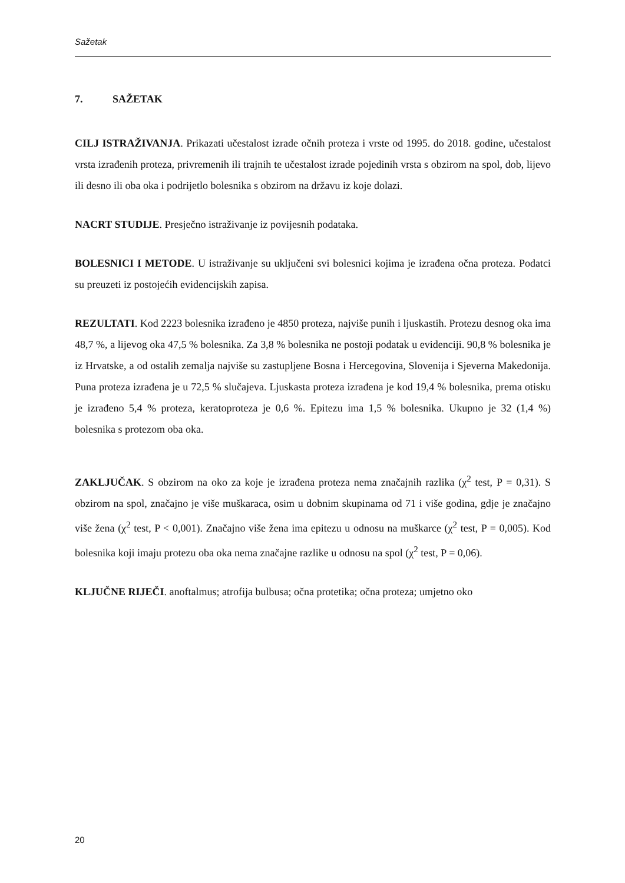Sažetak
7. SAŽETAK
CILJ ISTRAŽIVANJA. Prikazati učestalost izrade očnih proteza i vrste od 1995. do 2018. godine, učestalost vrsta izrađenih proteza, privremenih ili trajnih te učestalost izrade pojedinih vrsta s obzirom na spol, dob, lijevo ili desno ili oba oka i podrijetlo bolesnika s obzirom na državu iz koje dolazi.
NACRT STUDIJE. Presječno istraživanje iz povijesnih podataka.
BOLESNICI I METODE. U istraživanje su uključeni svi bolesnici kojima je izrađena očna proteza. Podatci su preuzeti iz postojećih evidencijskih zapisa.
REZULTATI. Kod 2223 bolesnika izrađeno je 4850 proteza, najviše punih i ljuskastih. Protezu desnog oka ima 48,7 %, a lijevog oka 47,5 % bolesnika. Za 3,8 % bolesnika ne postoji podatak u evidenciji. 90,8 % bolesnika je iz Hrvatske, a od ostalih zemalja najviše su zastupljene Bosna i Hercegovina, Slovenija i Sjeverna Makedonija. Puna proteza izrađena je u 72,5 % slučajeva. Ljuskasta proteza izrađena je kod 19,4 % bolesnika, prema otisku je izrađeno 5,4 % proteza, keratoproteza je 0,6 %. Epitezu ima 1,5 % bolesnika. Ukupno je 32 (1,4 %) bolesnika s protezom oba oka.
ZAKLJUČAK. S obzirom na oko za koje je izrađena proteza nema značajnih razlika (χ<sup>2</sup> test, P = 0,31). S obzirom na spol, značajno je više muškaraca, osim u dobnim skupinama od 71 i više godina, gdje je značajno više žena (χ<sup>2</sup> test, P < 0,001). Značajno više žena ima epitezu u odnosu na muškarce (χ<sup>2</sup> test, P = 0,005). Kod bolesnika koji imaju protezu oba oka nema značajne razlike u odnosu na spol (χ<sup>2</sup> test, P = 0,06).
KLJUČNE RIJEČI. anoftalmus; atrofija bulbusa; očna protetika; očna proteza; umjetno oko
20